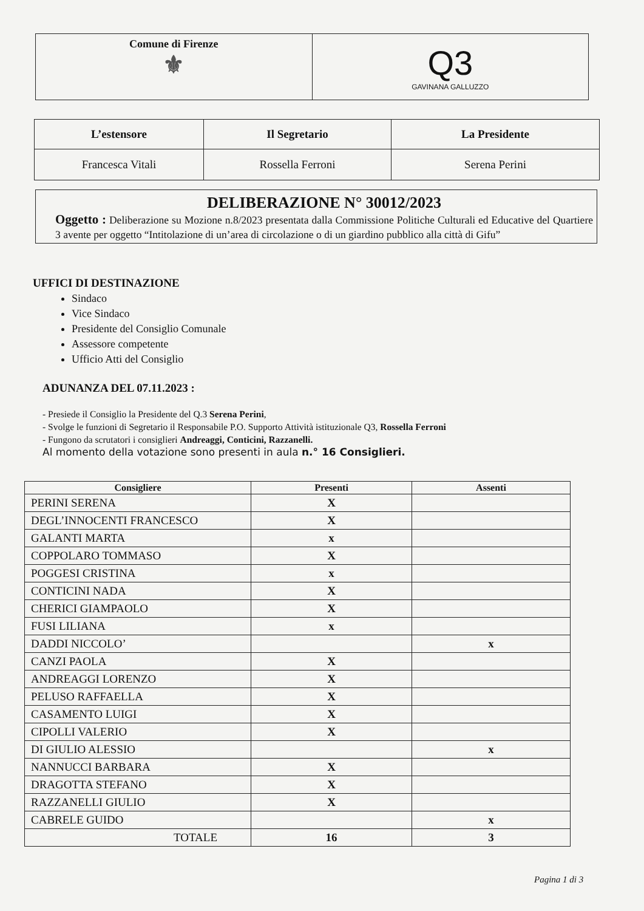| Comune di Firenze ⚜ | Q3 GAVINANA GALLUZZO |
| L’estensore | Il Segretario | La Presidente |
| --- | --- | --- |
| Francesca Vitali | Rossella Ferroni | Serena Perini |
DELIBERAZIONE N° 30012/2023
Oggetto : Deliberazione su Mozione n.8/2023 presentata dalla Commissione Politiche Culturali ed Educative del Quartiere 3 avente per oggetto “Intitolazione di un’area di circolazione o di un giardino pubblico alla città di Gifu”
UFFICI DI DESTINAZIONE
Sindaco
Vice Sindaco
Presidente del Consiglio Comunale
Assessore competente
Ufficio Atti del Consiglio
ADUNANZA DEL 07.11.2023 :
- Presiede il Consiglio la Presidente del Q.3 Serena Perini,
- Svolge le funzioni di Segretario il Responsabile P.O. Supporto Attività istituzionale Q3, Rossella Ferroni
- Fungono da scrutatori i consiglieri Andreaggi, Conticini, Razzanelli.
Al momento della votazione sono presenti in aula n.° 16 Consiglieri.
| Consigliere | Presenti | Assenti |
| --- | --- | --- |
| PERINI SERENA | X | |
| DEGL’INNOCENTI FRANCESCO | X | |
| GALANTI MARTA | x | |
| COPPOLARO TOMMASO | X | |
| POGGESI CRISTINA | x | |
| CONTICINI NADA | X | |
| CHERICI GIAMPAOLO | X | |
| FUSI LILIANA | x | |
| DADDI NICCOLO’ | | x |
| CANZI PAOLA | X | |
| ANDREAGGI LORENZO | X | |
| PELUSO RAFFAELLA | X | |
| CASAMENTO LUIGI | X | |
| CIPOLLI VALERIO | X | |
| DI GIULIO ALESSIO | | x |
| NANNUCCI BARBARA | X | |
| DRAGOTTA STEFANO | X | |
| RAZZANELLI GIULIO | X | |
| CABRELE GUIDO | | x |
| TOTALE | 16 | 3 |
Pagina 1 di 3